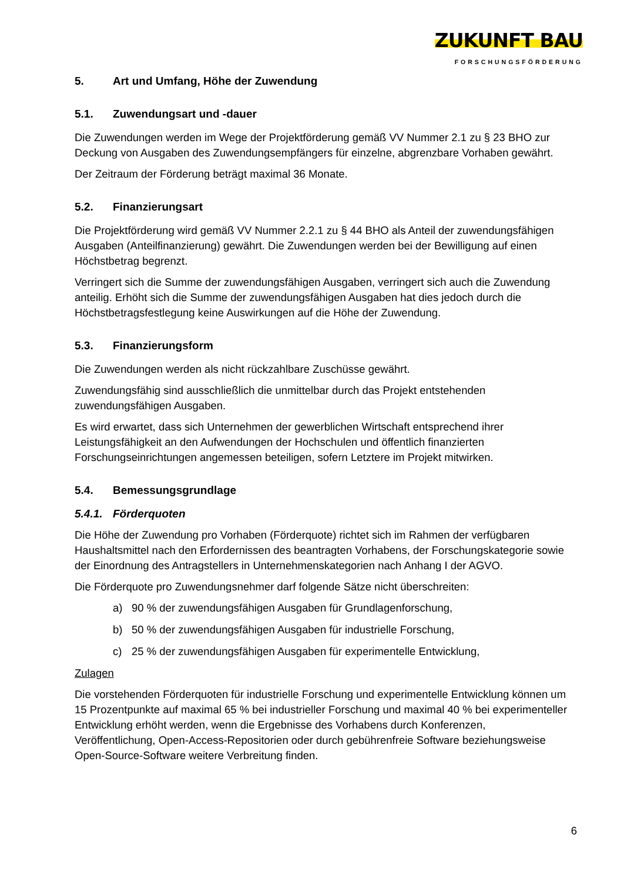ZUKUNFT BAU
FORSCHUNGSFÖRDERUNG
5. Art und Umfang, Höhe der Zuwendung
5.1. Zuwendungsart und -dauer
Die Zuwendungen werden im Wege der Projektförderung gemäß VV Nummer 2.1 zu § 23 BHO zur Deckung von Ausgaben des Zuwendungsempfängers für einzelne, abgrenzbare Vorhaben gewährt.
Der Zeitraum der Förderung beträgt maximal 36 Monate.
5.2. Finanzierungsart
Die Projektförderung wird gemäß VV Nummer 2.2.1 zu § 44 BHO als Anteil der zuwendungsfähigen Ausgaben (Anteilfinanzierung) gewährt. Die Zuwendungen werden bei der Bewilligung auf einen Höchstbetrag begrenzt.
Verringert sich die Summe der zuwendungsfähigen Ausgaben, verringert sich auch die Zuwendung anteilig. Erhöht sich die Summe der zuwendungsfähigen Ausgaben hat dies jedoch durch die Höchstbetragsfestlegung keine Auswirkungen auf die Höhe der Zuwendung.
5.3. Finanzierungsform
Die Zuwendungen werden als nicht rückzahlbare Zuschüsse gewährt.
Zuwendungsfähig sind ausschließlich die unmittelbar durch das Projekt entstehenden zuwendungsfähigen Ausgaben.
Es wird erwartet, dass sich Unternehmen der gewerblichen Wirtschaft entsprechend ihrer Leistungsfähigkeit an den Aufwendungen der Hochschulen und öffentlich finanzierten Forschungseinrichtungen angemessen beteiligen, sofern Letztere im Projekt mitwirken.
5.4. Bemessungsgrundlage
5.4.1. Förderquoten
Die Höhe der Zuwendung pro Vorhaben (Förderquote) richtet sich im Rahmen der verfügbaren Haushaltsmittel nach den Erfordernissen des beantragten Vorhabens, der Forschungskategorie sowie der Einordnung des Antragstellers in Unternehmenskategorien nach Anhang I der AGVO.
Die Förderquote pro Zuwendungsnehmer darf folgende Sätze nicht überschreiten:
a) 90 % der zuwendungsfähigen Ausgaben für Grundlagenforschung,
b) 50 % der zuwendungsfähigen Ausgaben für industrielle Forschung,
c) 25 % der zuwendungsfähigen Ausgaben für experimentelle Entwicklung,
Zulagen
Die vorstehenden Förderquoten für industrielle Forschung und experimentelle Entwicklung können um 15 Prozentpunkte auf maximal 65 % bei industrieller Forschung und maximal 40 % bei experimenteller Entwicklung erhöht werden, wenn die Ergebnisse des Vorhabens durch Konferenzen, Veröffentlichung, Open-Access-Repositorien oder durch gebührenfreie Software beziehungsweise Open-Source-Software weitere Verbreitung finden.
6